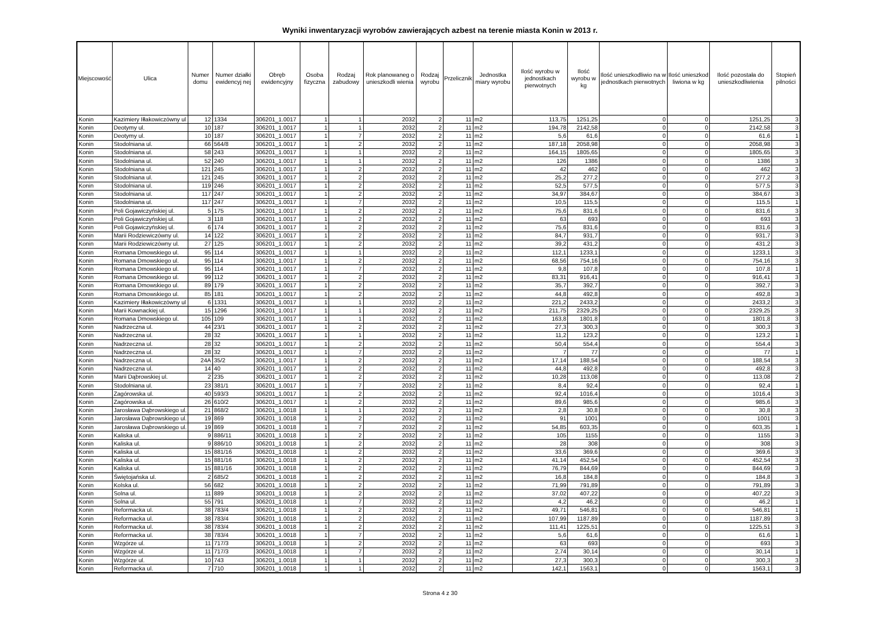Wyniki inwentaryzacji wyrobów zawierających azbest na terenie miasta Konin w 2013 r.
| Miejscowość | Ulica | Numer domu | Numer działki ewidencyj nej | Obręb ewidencyjny | Osoba fizyczna | Rodzaj zabudowy | Rok planowaneg o unieszkodli wienia | Rodzaj wyrobu | Przelicznik | Jednostka miary wyrobu | Ilość wyrobu w jednostkach pierwotnych | Ilość wyrobu w kg | Ilość unieszkodliwio na w jednostkach pierwotnych | Ilość unieszkod liwiona w kg | Ilość pozostała do unieszkodliwienia | Stopień pilności |
| --- | --- | --- | --- | --- | --- | --- | --- | --- | --- | --- | --- | --- | --- | --- | --- | --- |
| Konin | Kazimiery Iłłakowiczówny ul | 12 | 1334 | 306201_1.0017 | 1 | 1 | 2032 | 2 | 11 | m2 | 113,75 | 1251,25 | 0 | 0 | 1251,25 | 3 |
| Konin | Deotymy ul. | 10 | 187 | 306201_1.0017 | 1 | 1 | 2032 | 2 | 11 | m2 | 194,78 | 2142,58 | 0 | 0 | 2142,58 | 3 |
| Konin | Deotymy ul. | 10 | 187 | 306201_1.0017 | 1 | 7 | 2032 | 2 | 11 | m2 | 5,6 | 61,6 | 0 | 0 | 61,6 | 1 |
| Konin | Stodolniana ul. | 66 | 564/8 | 306201_1.0017 | 1 | 2 | 2032 | 2 | 11 | m2 | 187,18 | 2058,98 | 0 | 0 | 2058,98 | 3 |
| Konin | Stodolniana ul. | 58 | 243 | 306201_1.0017 | 1 | 1 | 2032 | 2 | 11 | m2 | 164,15 | 1805,65 | 0 | 0 | 1805,65 | 3 |
| Konin | Stodolniana ul. | 52 | 240 | 306201_1.0017 | 1 | 1 | 2032 | 2 | 11 | m2 | 126 | 1386 | 0 | 0 | 1386 | 3 |
| Konin | Stodolniana ul. | 121 | 245 | 306201_1.0017 | 1 | 2 | 2032 | 2 | 11 | m2 | 42 | 462 | 0 | 0 | 462 | 3 |
| Konin | Stodolniana ul. | 121 | 245 | 306201_1.0017 | 1 | 2 | 2032 | 2 | 11 | m2 | 25,2 | 277,2 | 0 | 0 | 277,2 | 3 |
| Konin | Stodolniana ul. | 119 | 246 | 306201_1.0017 | 1 | 2 | 2032 | 2 | 11 | m2 | 52,5 | 577,5 | 0 | 0 | 577,5 | 3 |
| Konin | Stodolniana ul. | 117 | 247 | 306201_1.0017 | 1 | 2 | 2032 | 2 | 11 | m2 | 34,97 | 384,67 | 0 | 0 | 384,67 | 3 |
| Konin | Stodolniana ul. | 117 | 247 | 306201_1.0017 | 1 | 7 | 2032 | 2 | 11 | m2 | 10,5 | 115,5 | 0 | 0 | 115,5 | 1 |
| Konin | Poli Gojawiczyńskiej ul. | 5 | 175 | 306201_1.0017 | 1 | 2 | 2032 | 2 | 11 | m2 | 75,6 | 831,6 | 0 | 0 | 831,6 | 3 |
| Konin | Poli Gojawiczyńskiej ul. | 3 | 118 | 306201_1.0017 | 1 | 2 | 2032 | 2 | 11 | m2 | 63 | 693 | 0 | 0 | 693 | 3 |
| Konin | Poli Gojawiczyńskiej ul. | 6 | 174 | 306201_1.0017 | 1 | 2 | 2032 | 2 | 11 | m2 | 75,6 | 831,6 | 0 | 0 | 831,6 | 3 |
| Konin | Marii Rodziewiczówny ul. | 14 | 122 | 306201_1.0017 | 1 | 2 | 2032 | 2 | 11 | m2 | 84,7 | 931,7 | 0 | 0 | 931,7 | 3 |
| Konin | Marii Rodziewiczówny ul. | 27 | 125 | 306201_1.0017 | 1 | 2 | 2032 | 2 | 11 | m2 | 39,2 | 431,2 | 0 | 0 | 431,2 | 3 |
| Konin | Romana Dmowskiego ul. | 95 | 114 | 306201_1.0017 | 1 | 1 | 2032 | 2 | 11 | m2 | 112,1 | 1233,1 | 0 | 0 | 1233,1 | 3 |
| Konin | Romana Dmowskiego ul. | 95 | 114 | 306201_1.0017 | 1 | 2 | 2032 | 2 | 11 | m2 | 68,56 | 754,16 | 0 | 0 | 754,16 | 3 |
| Konin | Romana Dmowskiego ul. | 95 | 114 | 306201_1.0017 | 1 | 7 | 2032 | 2 | 11 | m2 | 9,8 | 107,8 | 0 | 0 | 107,8 | 1 |
| Konin | Romana Dmowskiego ul. | 99 | 112 | 306201_1.0017 | 1 | 2 | 2032 | 2 | 11 | m2 | 83,31 | 916,41 | 0 | 0 | 916,41 | 3 |
| Konin | Romana Dmowskiego ul. | 89 | 179 | 306201_1.0017 | 1 | 2 | 2032 | 2 | 11 | m2 | 35,7 | 392,7 | 0 | 0 | 392,7 | 3 |
| Konin | Romana Dmowskiego ul. | 85 | 181 | 306201_1.0017 | 1 | 2 | 2032 | 2 | 11 | m2 | 44,8 | 492,8 | 0 | 0 | 492,8 | 3 |
| Konin | Kazimiery Iłłakowiczówny ul | 6 | 1331 | 306201_1.0017 | 1 | 1 | 2032 | 2 | 11 | m2 | 221,2 | 2433,2 | 0 | 0 | 2433,2 | 3 |
| Konin | Marii Kownackiej ul. | 15 | 1296 | 306201_1.0017 | 1 | 1 | 2032 | 2 | 11 | m2 | 211,75 | 2329,25 | 0 | 0 | 2329,25 | 3 |
| Konin | Romana Dmowskiego ul. | 105 | 109 | 306201_1.0017 | 1 | 1 | 2032 | 2 | 11 | m2 | 163,8 | 1801,8 | 0 | 0 | 1801,8 | 3 |
| Konin | Nadrzeczna ul. | 44 | 23/1 | 306201_1.0017 | 1 | 2 | 2032 | 2 | 11 | m2 | 27,3 | 300,3 | 0 | 0 | 300,3 | 3 |
| Konin | Nadrzeczna ul. | 28 | 32 | 306201_1.0017 | 1 | 1 | 2032 | 2 | 11 | m2 | 11,2 | 123,2 | 0 | 0 | 123,2 | 1 |
| Konin | Nadrzeczna ul. | 28 | 32 | 306201_1.0017 | 1 | 2 | 2032 | 2 | 11 | m2 | 50,4 | 554,4 | 0 | 0 | 554,4 | 3 |
| Konin | Nadrzeczna ul. | 28 | 32 | 306201_1.0017 | 1 | 7 | 2032 | 2 | 11 | m2 | 7 | 77 | 0 | 0 | 77 | 1 |
| Konin | Nadrzeczna ul. | 24A | 35/2 | 306201_1.0017 | 1 | 2 | 2032 | 2 | 11 | m2 | 17,14 | 188,54 | 0 | 0 | 188,54 | 3 |
| Konin | Nadrzeczna ul. | 14 | 40 | 306201_1.0017 | 1 | 2 | 2032 | 2 | 11 | m2 | 44,8 | 492,8 | 0 | 0 | 492,8 | 3 |
| Konin | Marii Dąbrowskiej ul. | 2 | 235 | 306201_1.0017 | 1 | 2 | 2032 | 2 | 11 | m2 | 10,28 | 113,08 | 0 | 0 | 113,08 | 2 |
| Konin | Stodolniana ul. | 23 | 381/1 | 306201_1.0017 | 1 | 7 | 2032 | 2 | 11 | m2 | 8,4 | 92,4 | 0 | 0 | 92,4 | 1 |
| Konin | Zagórowska ul. | 40 | 593/3 | 306201_1.0017 | 1 | 2 | 2032 | 2 | 11 | m2 | 92,4 | 1016,4 | 0 | 0 | 1016,4 | 3 |
| Konin | Zagórowska ul. | 26 | 610/2 | 306201_1.0017 | 1 | 2 | 2032 | 2 | 11 | m2 | 89,6 | 985,6 | 0 | 0 | 985,6 | 3 |
| Konin | Jarosława Dąbrowskiego ul. | 21 | 868/2 | 306201_1.0018 | 1 | 1 | 2032 | 2 | 11 | m2 | 2,8 | 30,8 | 0 | 0 | 30,8 | 3 |
| Konin | Jarosława Dąbrowskiego ul. | 19 | 869 | 306201_1.0018 | 1 | 2 | 2032 | 2 | 11 | m2 | 91 | 1001 | 0 | 0 | 1001 | 3 |
| Konin | Jarosława Dąbrowskiego ul. | 19 | 869 | 306201_1.0018 | 1 | 7 | 2032 | 2 | 11 | m2 | 54,85 | 603,35 | 0 | 0 | 603,35 | 1 |
| Konin | Kaliska ul. | 9 | 886/11 | 306201_1.0018 | 1 | 2 | 2032 | 2 | 11 | m2 | 105 | 1155 | 0 | 0 | 1155 | 3 |
| Konin | Kaliska ul. | 9 | 886/10 | 306201_1.0018 | 1 | 2 | 2032 | 2 | 11 | m2 | 28 | 308 | 0 | 0 | 308 | 3 |
| Konin | Kaliska ul. | 15 | 881/16 | 306201_1.0018 | 1 | 2 | 2032 | 2 | 11 | m2 | 33,6 | 369,6 | 0 | 0 | 369,6 | 3 |
| Konin | Kaliska ul. | 15 | 881/16 | 306201_1.0018 | 1 | 2 | 2032 | 2 | 11 | m2 | 41,14 | 452,54 | 0 | 0 | 452,54 | 3 |
| Konin | Kaliska ul. | 15 | 881/16 | 306201_1.0018 | 1 | 2 | 2032 | 2 | 11 | m2 | 76,79 | 844,69 | 0 | 0 | 844,69 | 3 |
| Konin | Świętojańska ul. | 2 | 685/2 | 306201_1.0018 | 1 | 2 | 2032 | 2 | 11 | m2 | 16,8 | 184,8 | 0 | 0 | 184,8 | 3 |
| Konin | Kolska ul. | 56 | 682 | 306201_1.0018 | 1 | 2 | 2032 | 2 | 11 | m2 | 71,99 | 791,89 | 0 | 0 | 791,89 | 3 |
| Konin | Solna ul. | 11 | 889 | 306201_1.0018 | 1 | 2 | 2032 | 2 | 11 | m2 | 37,02 | 407,22 | 0 | 0 | 407,22 | 3 |
| Konin | Solna ul. | 55 | 791 | 306201_1.0018 | 1 | 7 | 2032 | 2 | 11 | m2 | 4,2 | 46,2 | 0 | 0 | 46,2 | 1 |
| Konin | Reformacka ul. | 38 | 783/4 | 306201_1.0018 | 1 | 2 | 2032 | 2 | 11 | m2 | 49,71 | 546,81 | 0 | 0 | 546,81 | 1 |
| Konin | Reformacka ul. | 38 | 783/4 | 306201_1.0018 | 1 | 2 | 2032 | 2 | 11 | m2 | 107,99 | 1187,89 | 0 | 0 | 1187,89 | 3 |
| Konin | Reformacka ul. | 38 | 783/4 | 306201_1.0018 | 1 | 2 | 2032 | 2 | 11 | m2 | 111,41 | 1225,51 | 0 | 0 | 1225,51 | 3 |
| Konin | Reformacka ul. | 38 | 783/4 | 306201_1.0018 | 1 | 7 | 2032 | 2 | 11 | m2 | 5,6 | 61,6 | 0 | 0 | 61,6 | 1 |
| Konin | Wzgórze ul. | 11 | 717/3 | 306201_1.0018 | 1 | 2 | 2032 | 2 | 11 | m2 | 63 | 693 | 0 | 0 | 693 | 3 |
| Konin | Wzgórze ul. | 11 | 717/3 | 306201_1.0018 | 1 | 7 | 2032 | 2 | 11 | m2 | 2,74 | 30,14 | 0 | 0 | 30,14 | 1 |
| Konin | Wzgórze ul. | 10 | 743 | 306201_1.0018 | 1 | 1 | 2032 | 2 | 11 | m2 | 27,3 | 300,3 | 0 | 0 | 300,3 | 3 |
| Konin | Reformacka ul. | 7 | 710 | 306201_1.0018 | 1 | 1 | 2032 | 2 | 11 | m2 | 142,1 | 1563,1 | 0 | 0 | 1563,1 | 3 |
Strona 4 z 30